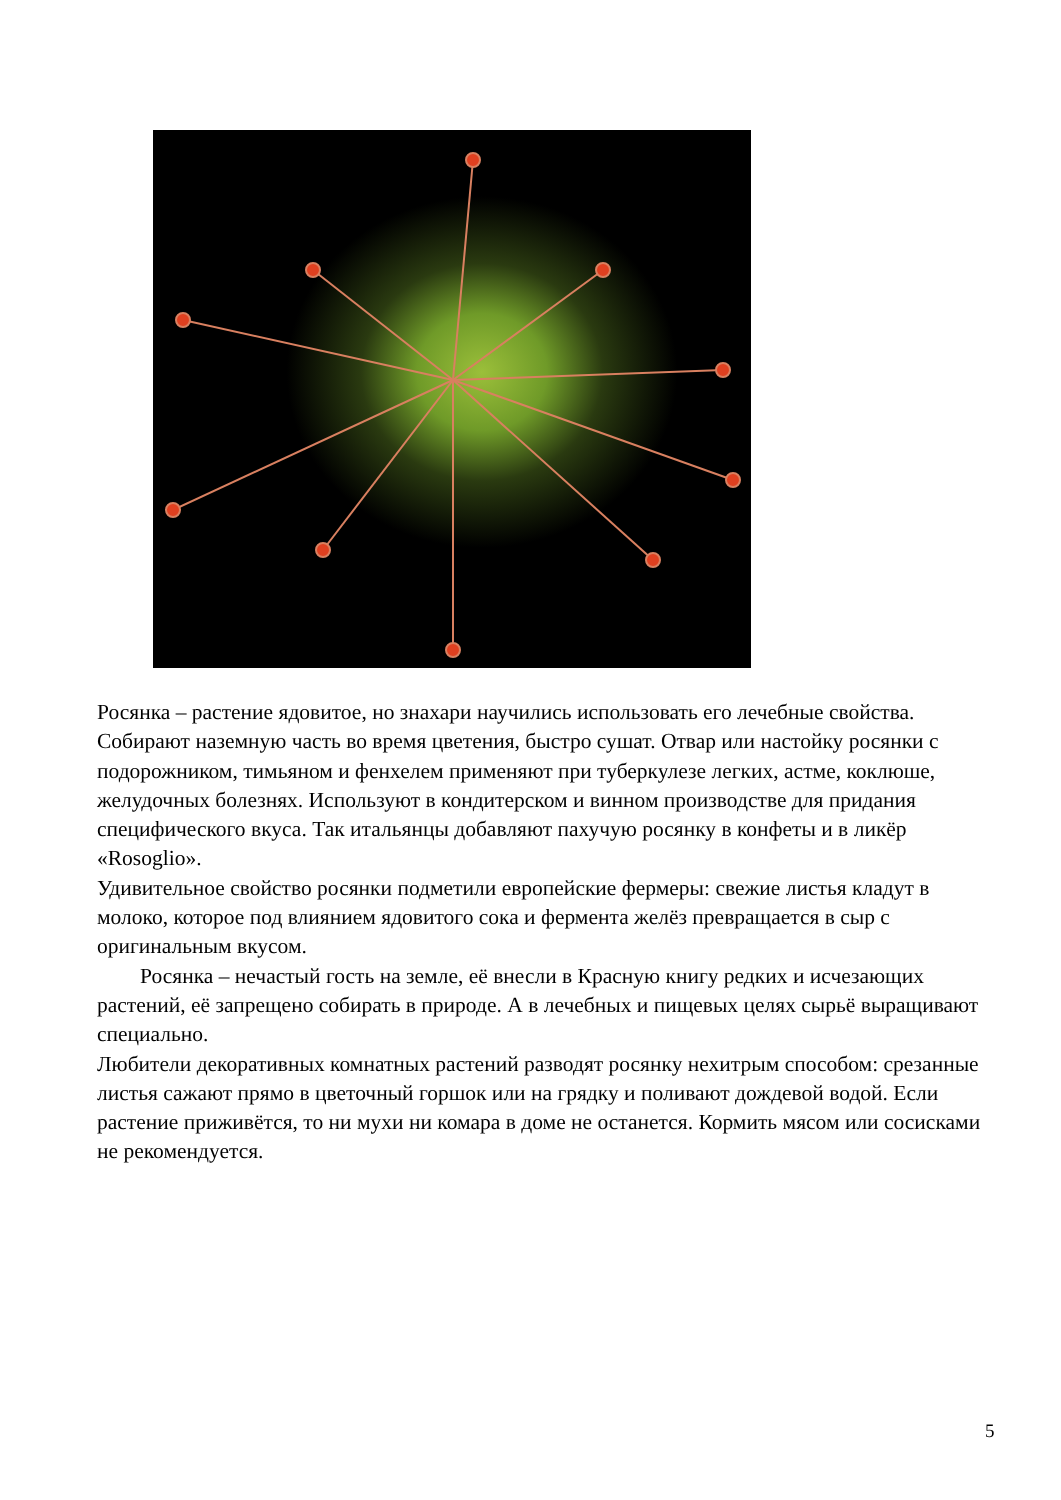Росянка – растение ядовитое, но знахари научились использовать его лечебные свойства. Собирают наземную часть во время цветения, быстро сушат. Отвар или настойку росянки с подорожником, тимьяном и фенхелем применяют при туберкулезе легких, астме, коклюше, желудочных болезнях. Используют в кондитерском и винном производстве для придания специфического вкуса. Так итальянцы добавляют пахучую росянку в конфеты и в ликёр «Rosoglio».
Удивительное свойство росянки подметили европейские фермеры: свежие листья кладут в молоко, которое под влиянием ядовитого сока и фермента желёз превращается в сыр с оригинальным вкусом.
Росянка – нечастый гость на земле, её внесли в Красную книгу редких и исчезающих растений, её запрещено собирать в природе. А в лечебных и пищевых целях сырьё выращивают специально.
Любители декоративных комнатных растений разводят росянку нехитрым способом: срезанные листья сажают прямо в цветочный горшок или на грядку и поливают дождевой водой. Если растение приживётся, то ни мухи ни комара в доме не останется. Кормить мясом или сосисками не рекомендуется.
5